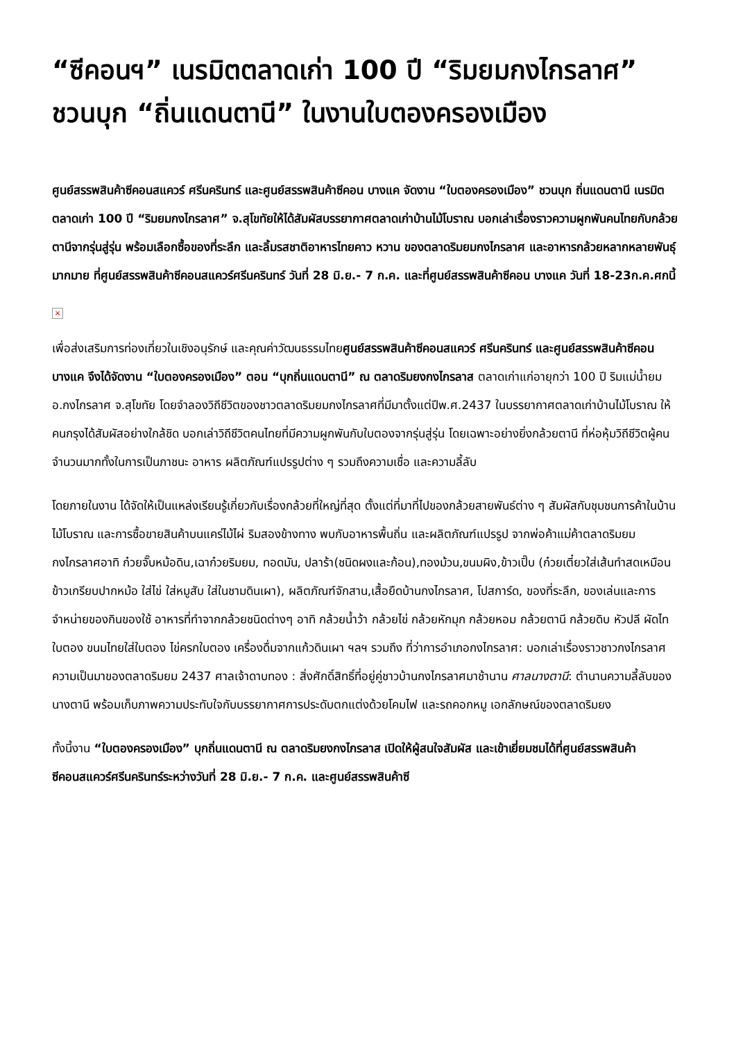“ซีคอนฯ” เนรมิตตลาดเก่า 100 ปี “ริมยมกงไกรลาศ” ชวนบุก “ถิ่นแดนตานี” ในงานใบตองครองเมือง
ศูนย์สรรพสินค้าซีคอนสแควร์ ศรีนครินทร์ และศูนย์สรรพสินค้าซีคอน บางแค จัดงาน “ใบตองครองเมือง” ชวนบุก ถิ่นแดนตานี เนรมิตตลาดเก่า 100 ปี “ริมยมกงไกรลาศ” จ.สุโขทัยให้ได้สัมผัสบรรยากาศตลาดเก่าบ้านไม้โบราณ บอกเล่าเรื่องราวความผูกพันคนไทยกับกล้วยตานีจากรุ่นสู่รุ่น พร้อมเลือกซื้อของที่ระลึก และลิ้มรสชาติอาหารไทยคาว หวาน ของตลาดริมยมกงไกรลาศ และอาหารกล้วยหลากหลายพันธุ์มากมาย ที่ศูนย์สรรพสินค้าซีคอนสแควร์ศรีนครินทร์ วันที่ 28 มิ.ย.- 7 ก.ค. และที่ศูนย์สรรพสินค้าซีคอน บางแค วันที่ 18-23ก.ค.ศกนี้
×
เพื่อส่งเสริมการท่องเที่ยวในเชิงอนุรักษ์ และคุณค่าวัฒนธรรมไทยศูนย์สรรพสินค้าซีคอนสแควร์ ศรีนครินทร์ และศูนย์สรรพสินค้าซีคอน บางแค จึงได้จัดงาน “ใบตองครองเมือง” ตอน “บุกถิ่นแดนตานี” ณ ตลาดริมยงกงไกรลาส ตลาดเก่าแก่อายุกว่า 100 ปี ริมแม่น้ำยม อ.กงไกรลาศ จ.สุโขทัย โดยจำลองวิถีชีวิตของชาวตลาดริมยมกงไกรลาศที่มีมาตั้งแต่ปีพ.ศ.2437 ในบรรยากาศตลาดเก่าบ้านไม้โบราณ ให้คนกรุงได้สัมผัสอย่างใกล้ชิด บอกเล่าวิถีชีวิตคนไทยที่มีความผูกพันกับใบตองจากรุ่นสู่รุ่น โดยเฉพาะอย่างยิ่งกล้วยตานี ที่ห่อหุ้มวิถีชีวิตผู้คนจำนวนมากทั้งในการเป็นภาชนะ อาหาร ผลิตภัณฑ์แปรรูปต่าง ๆ รวมถึงความเชื่อ และความลี้ลับ
โดยภายในงาน ได้จัดให้เป็นแหล่งเรียนรู้เกี่ยวกับเรื่องกล้วยที่ใหญ่ที่สุด ตั้งแต่ที่มาที่ไปของกล้วยสายพันธ์ต่าง ๆ สัมผัสกับชุมชนการค้าในบ้านไม้โบราณ และการซื้อขายสินค้าบนแคร่ไม้ไผ่ ริมสองข้างทาง พบกับอาหารพื้นถิ่น และผลิตภัณฑ์แปรรูป จากพ่อค้าแม่ค้าตลาดริมยมกงไกรลาศอาทิ ก๋วยจั๊บหม้อดิน,เฉาก๋วยริมยม, ทอดมัน, ปลาร้า(ชนิดผงและก้อน),ทองม้วน,ขนมผิง,ข้าวเปิ๊บ (ก๋วยเตี๋ยวใส่เส้นทำสดเหมือนข้าวเกรียบปากหม้อ ใส่ไข่ ใส่หมูสับ ใส่ในชามดินเผา), ผลิตภัณฑ์จักสาน,เสื้อยืดบ้านกงไกรลาศ, โปสการ์ด, ของที่ระลึก, ของเล่นและการจำหน่ายของกินของใช้ อาหารที่ทำจากกล้วยชนิดต่างๆ อาทิ กล้วยน้ำว้า กล้วยไข่ กล้วยหักมุก กล้วยหอม กล้วยตานี กล้วยดิบ หัวปลี ผัดไทใบตอง ขนมไทยใส่ใบตอง ไข่ครกใบตอง เครื่องดื่มจากแก้วดินเผา ฯลฯ รวมถึง ที่ว่าการอำเภอกงไกรลาศ: บอกเล่าเรื่องราวชาวกงไกรลาศความเป็นมาของตลาดริมยม 2437 ศาลเจ้าดาบทอง : สิ่งศักดิ์สิทธิ์ที่อยู่คู่ชาวบ้านกงไกรลาศมาช้านาน ศาลนางตานี: ตำนานความลี้ลับของนางตานี พร้อมเก็บภาพความประทับใจกับบรรยากาศการประดับตกแต่งด้วยโคมไฟ และรถคอกหมู เอกลักษณ์ของตลาดริมยง
ทั้งนี้งาน “ใบตองครองเมือง” บุกถิ่นแดนตานี ณ ตลาดริมยงกงไกรลาส เปิดให้ผู้สนใจสัมผัส และเข้าเยี่ยมชมได้ที่ศูนย์สรรพสินค้าซีคอนสแควร์ศรีนครินทร์ระหว่างวันที่ 28 มิ.ย.- 7 ก.ค. และศูนย์สรรพสินค้าซี